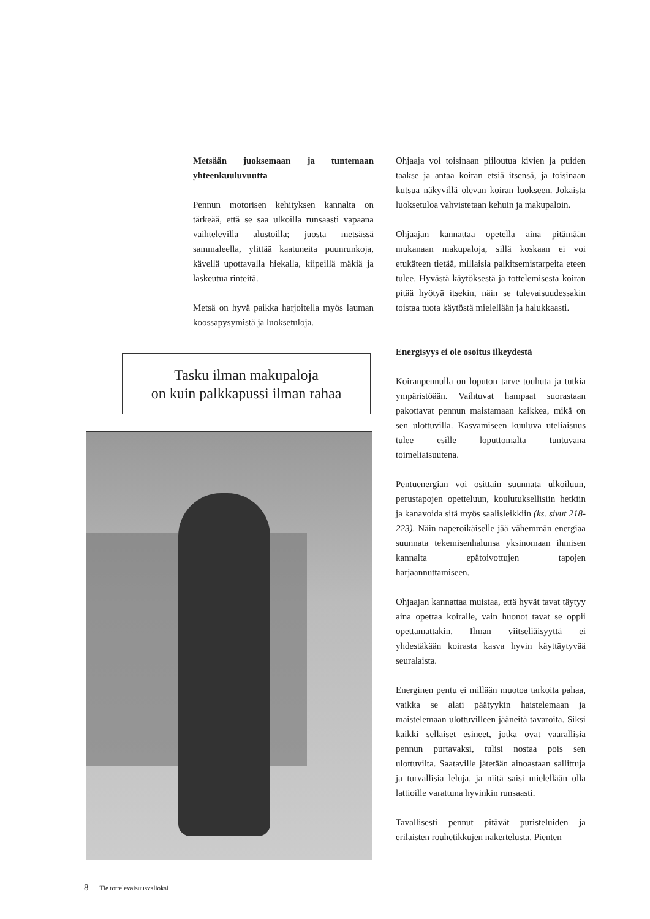Metsään juoksemaan ja tuntemaan yhteenkuuluvuutta
Pennun motorisen kehityksen kannalta on tärkeää, että se saa ulkoilla runsaasti vapaana vaihtelevilla alustoilla; juosta metsässä sammaleella, ylittää kaatuneita puunrunkoja, kävellä upottavalla hiekalla, kiipeillä mäkiä ja laskeutua rinteitä.
Metsä on hyvä paikka harjoitella myös lauman koossapysymistä ja luoksetuloja.
Tasku ilman makupaloja
on kuin palkkapussi ilman rahaa
Ohjaaja voi toisinaan piiloutua kivien ja puiden taakse ja antaa koiran etsiä itsensä, ja toisinaan kutsua näkyvillä olevan koiran luokseen. Jokaista luoksetuloa vahvistetaan kehuin ja makupaloin.
Ohjaajan kannattaa opetella aina pitämään mukanaan makupaloja, sillä koskaan ei voi etukäteen tietää, millaisia palkitsemistarpeita eteen tulee. Hyvästä käytöksestä ja tottelemisesta koiran pitää hyötyä itsekin, näin se tulevaisuudessakin toistaa tuota käytöstä mielellään ja halukkaasti.
Energisyys ei ole osoitus ilkeydestä
Koiranpennulla on loputon tarve touhuta ja tutkia ympäristöään. Vaihtuvat hampaat suorastaan pakottavat pennun maistamaan kaikkea, mikä on sen ulottuvilla. Kasvamiseen kuuluva uteliaisuus tulee esille loputtomalta tuntuvana toimeliaisuutena.
Pentuenergian voi osittain suunnata ulkoiluun, perustapojen opetteluun, koulutuksellisiin hetkiin ja kanavoida sitä myös saalisleikkiin (ks. sivut 218-223). Näin naperoikäiselle jää vähemmän energiaa suunnata tekemisenhalunsa yksinomaan ihmisen kannalta epätoivottujen tapojen harjaannuttamiseen.
Ohjaajan kannattaa muistaa, että hyvät tavat täytyy aina opettaa koiralle, vain huonot tavat se oppii opettamattakin. Ilman viitseliäisyyttä ei yhdestäkään koirasta kasva hyvin käyttäytyvää seuralaista.
Energinen pentu ei millään muotoa tarkoita pahaa, vaikka se alati päätyykin haistelemaan ja maistelemaan ulottuvilleen jääneitä tavaroita. Siksi kaikki sellaiset esineet, jotka ovat vaarallisia pennun purtavaksi, tulisi nostaa pois sen ulottuvilta. Saataville jätetään ainoastaan sallittuja ja turvallisia leluja, ja niitä saisi mielellään olla lattioille varattuna hyvinkin runsaasti.
Tavallisesti pennut pitävät puristeluiden ja erilaisten rouhetikkujen nakertelusta. Pienten
8 Tie tottelevaisuusvalioksi